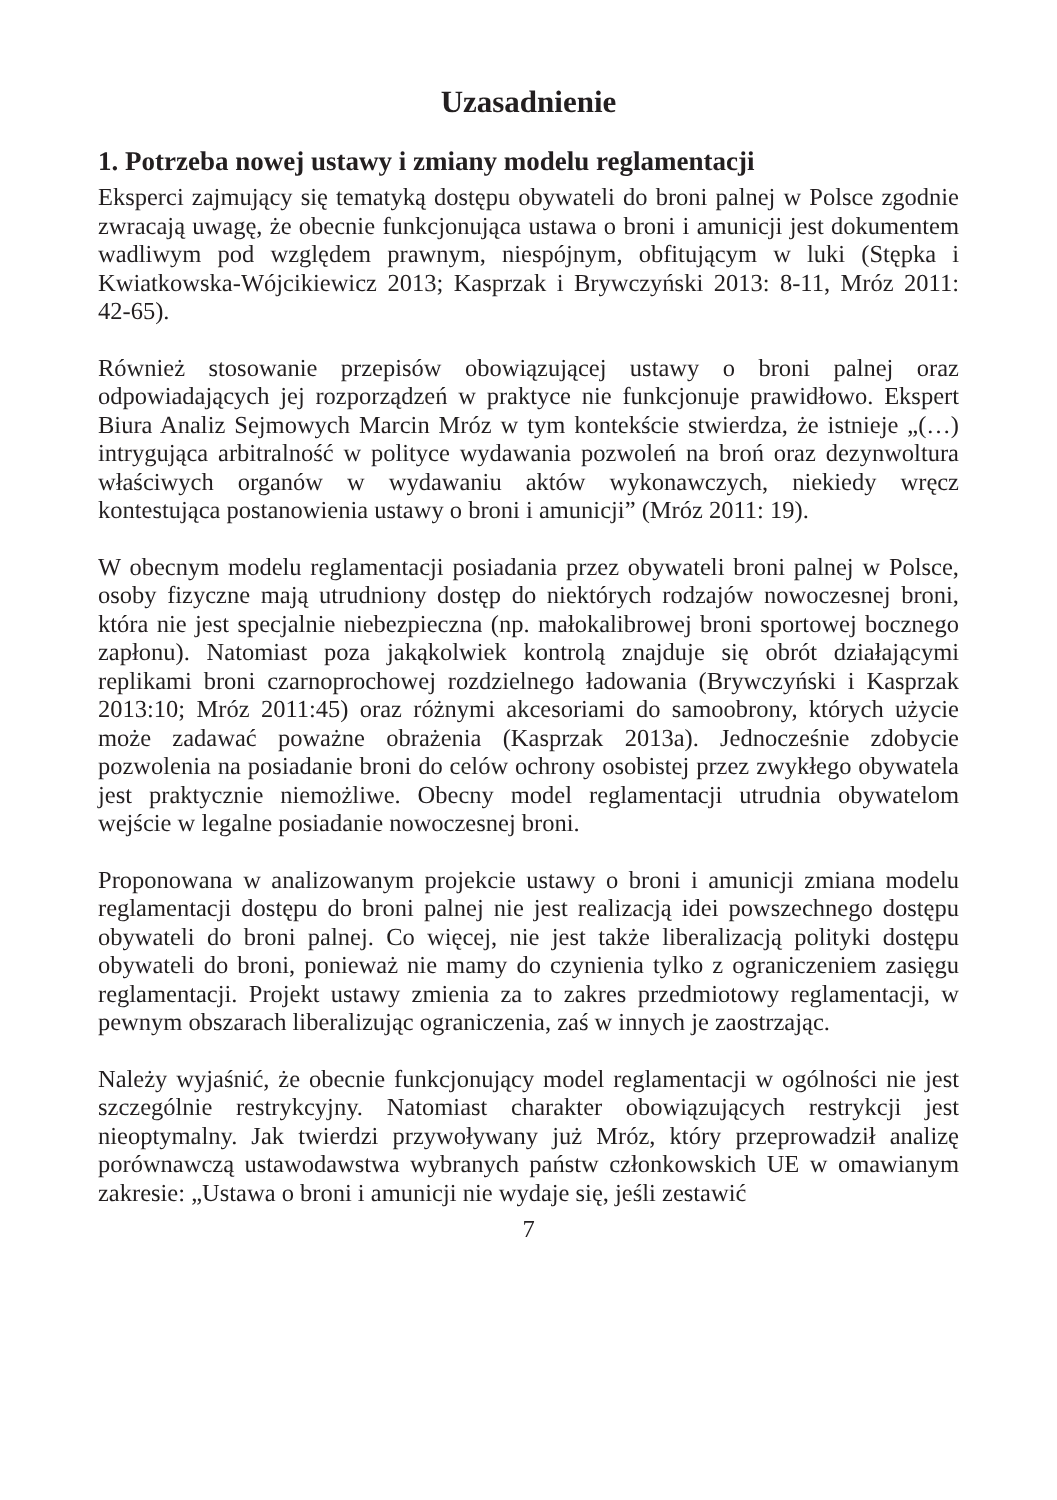Uzasadnienie
1. Potrzeba nowej ustawy i zmiany modelu reglamentacji
Eksperci zajmujący się tematyką dostępu obywateli do broni palnej w Polsce zgodnie zwracają uwagę, że obecnie funkcjonująca ustawa o broni i amunicji jest dokumentem wadliwym pod względem prawnym, niespójnym, obfitującym w luki (Stępka i Kwiatkowska-Wójcikiewicz 2013; Kasprzak i Brywczyński 2013: 8-11, Mróz 2011: 42-65).
Również stosowanie przepisów obowiązującej ustawy o broni palnej oraz odpowiadających jej rozporządzeń w praktyce nie funkcjonuje prawidłowo. Ekspert Biura Analiz Sejmowych Marcin Mróz w tym kontekście stwierdza, że istnieje „(…) intrygująca arbitralność w polityce wydawania pozwoleń na broń oraz dezynwoltura właściwych organów w wydawaniu aktów wykonawczych, niekiedy wręcz kontestująca postanowienia ustawy o broni i amunicji” (Mróz 2011: 19).
W obecnym modelu reglamentacji posiadania przez obywateli broni palnej w Polsce, osoby fizyczne mają utrudniony dostęp do niektórych rodzajów nowoczesnej broni, która nie jest specjalnie niebezpieczna (np. małokalibrowej broni sportowej bocznego zapłonu). Natomiast poza jakąkolwiek kontrolą znajduje się obrót działającymi replikami broni czarnoprochowej rozdzielnego ładowania (Brywczyński i Kasprzak 2013:10; Mróz 2011:45) oraz różnymi akcesoriami do samoobrony, których użycie może zadawać poważne obrażenia (Kasprzak 2013a). Jednocześnie zdobycie pozwolenia na posiadanie broni do celów ochrony osobistej przez zwykłego obywatela jest praktycznie niemożliwe. Obecny model reglamentacji utrudnia obywatelom wejście w legalne posiadanie nowoczesnej broni.
Proponowana w analizowanym projekcie ustawy o broni i amunicji zmiana modelu reglamentacji dostępu do broni palnej nie jest realizacją idei powszechnego dostępu obywateli do broni palnej. Co więcej, nie jest także liberalizacją polityki dostępu obywateli do broni, ponieważ nie mamy do czynienia tylko z ograniczeniem zasięgu reglamentacji. Projekt ustawy zmienia za to zakres przedmiotowy reglamentacji, w pewnym obszarach liberalizując ograniczenia, zaś w innych je zaostrzając.
Należy wyjaśnić, że obecnie funkcjonujący model reglamentacji w ogólności nie jest szczególnie restrykcyjny. Natomiast charakter obowiązujących restrykcji jest nieoptymalny. Jak twierdzi przywoływany już Mróz, który przeprowadził analizę porównawczą ustawodawstwa wybranych państw członkowskich UE w omawianym zakresie: „Ustawa o broni i amunicji nie wydaje się, jeśli zestawić
7